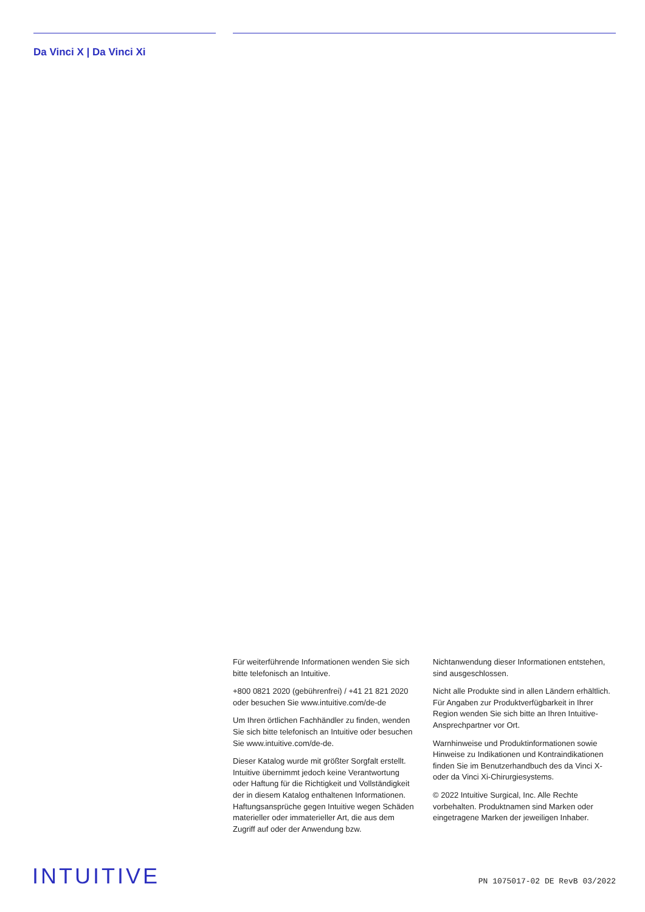Da Vinci X | Da Vinci Xi
Für weiterführende Informationen wenden Sie sich bitte telefonisch an Intuitive.
+800 0821 2020 (gebührenfrei) / +41 21 821 2020 oder besuchen Sie www.intuitive.com/de-de
Um Ihren örtlichen Fachhändler zu finden, wenden Sie sich bitte telefonisch an Intuitive oder besuchen Sie www.intuitive.com/de-de.
Dieser Katalog wurde mit größter Sorgfalt erstellt. Intuitive übernimmt jedoch keine Verantwortung oder Haftung für die Richtigkeit und Vollständigkeit der in diesem Katalog enthaltenen Informationen. Haftungsansprüche gegen Intuitive wegen Schäden materieller oder immaterieller Art, die aus dem Zugriff auf oder der Anwendung bzw. Nichtanwendung dieser Informationen entstehen, sind ausgeschlossen.
Nicht alle Produkte sind in allen Ländern erhältlich. Für Angaben zur Produktverfügbarkeit in Ihrer Region wenden Sie sich bitte an Ihren Intuitive-Ansprechpartner vor Ort.
Warnhinweise und Produktinformationen sowie Hinweise zu Indikationen und Kontraindikationen finden Sie im Benutzerhandbuch des da Vinci X- oder da Vinci Xi-Chirurgiesystems.
© 2022 Intuitive Surgical, Inc. Alle Rechte vorbehalten. Produktnamen sind Marken oder eingetragene Marken der jeweiligen Inhaber.
INTUITIVE PN 1075017-02 DE RevB 03/2022